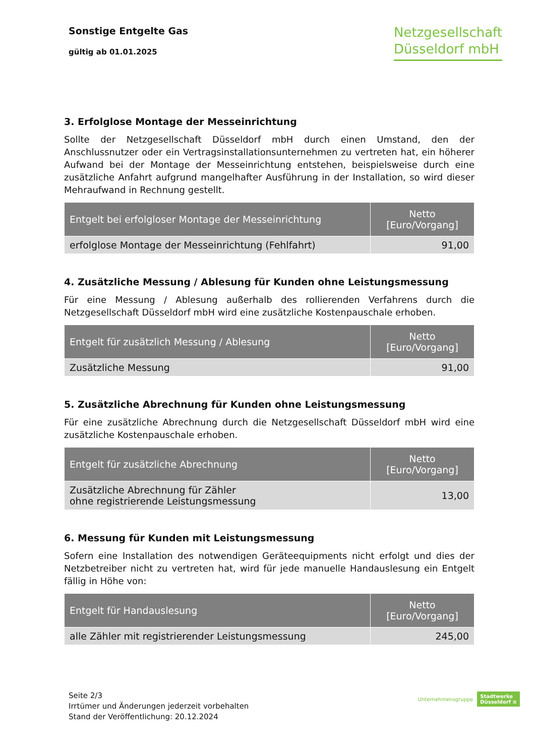Sonstige Entgelte Gas
gültig ab 01.01.2025
Netzgesellschaft
Düsseldorf mbH
3. Erfolglose Montage der Messeinrichtung
Sollte der Netzgesellschaft Düsseldorf mbH durch einen Umstand, den der Anschlussnutzer oder ein Vertragsinstallationsunternehmen zu vertreten hat, ein höherer Aufwand bei der Montage der Messeinrichtung entstehen, beispielsweise durch eine zusätzliche Anfahrt aufgrund mangelhafter Ausführung in der Installation, so wird dieser Mehraufwand in Rechnung gestellt.
| Entgelt bei erfolgloser Montage der Messeinrichtung | Netto [Euro/Vorgang] |
| --- | --- |
| erfolglose Montage der Messeinrichtung (Fehlfahrt) | 91,00 |
4. Zusätzliche Messung / Ablesung für Kunden ohne Leistungsmessung
Für eine Messung / Ablesung außerhalb des rollierenden Verfahrens durch die Netzgesellschaft Düsseldorf mbH wird eine zusätzliche Kostenpauschale erhoben.
| Entgelt für zusätzlich Messung / Ablesung | Netto [Euro/Vorgang] |
| --- | --- |
| Zusätzliche Messung | 91,00 |
5. Zusätzliche Abrechnung für Kunden ohne Leistungsmessung
Für eine zusätzliche Abrechnung durch die Netzgesellschaft Düsseldorf mbH wird eine zusätzliche Kostenpauschale erhoben.
| Entgelt für zusätzliche Abrechnung | Netto [Euro/Vorgang] |
| --- | --- |
| Zusätzliche Abrechnung für Zähler ohne registrierende Leistungsmessung | 13,00 |
6. Messung für Kunden mit Leistungsmessung
Sofern eine Installation des notwendigen Geräteequipments nicht erfolgt und dies der Netzbetreiber nicht zu vertreten hat, wird für jede manuelle Handauslesung ein Entgelt fällig in Höhe von:
| Entgelt für Handauslesung | Netto [Euro/Vorgang] |
| --- | --- |
| alle Zähler mit registrierender Leistungsmessung | 245,00 |
Seite 2/3
Irrtümer und Änderungen jederzeit vorbehalten
Stand der Veröffentlichung: 20.12.2024
Unternehmensgruppe Stadtwerke
Düsseldorf ≋